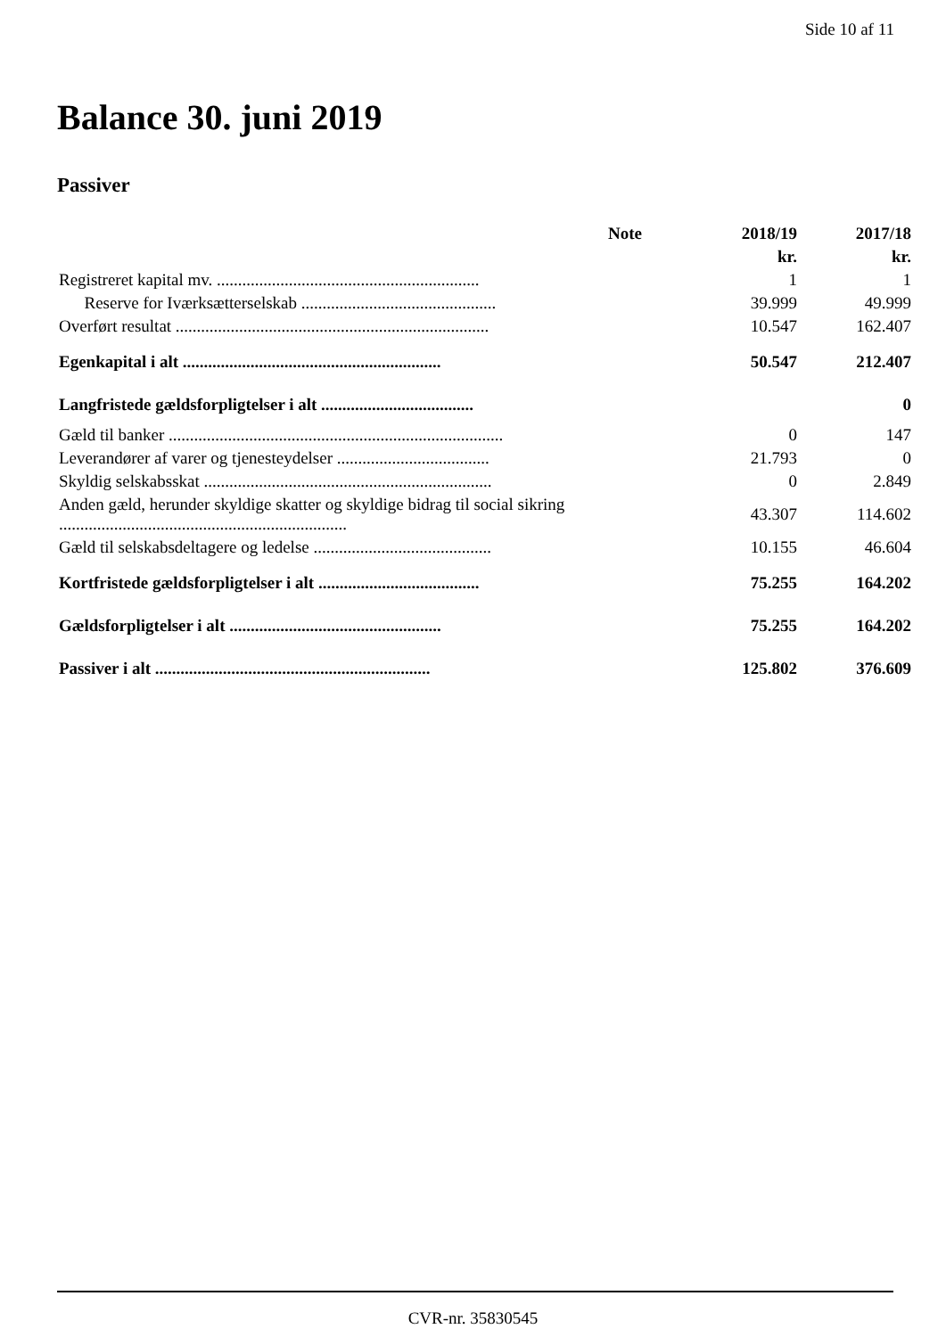Side 10 af 11
Balance 30. juni 2019
Passiver
| | Note | 2018/19 | 2017/18 |
| --- | --- | --- | --- |
| | | kr. | kr. |
| Registreret kapital mv. .............................................................. | | 1 | 1 |
| Reserve for Iværksætterselskab .............................................. | | 39.999 | 49.999 |
| Overført resultat .......................................................................... | | 10.547 | 162.407 |
| Egenkapital i alt ............................................................. | | 50.547 | 212.407 |
| Langfristede gældsforpligtelser i alt .................................... | | | 0 |
| Gæld til banker ............................................................................... | | 0 | 147 |
| Leverandører af varer og tjenesteydelser .................................... | | 21.793 | 0 |
| Skyldig selskabsskat .................................................................... | | 0 | 2.849 |
| Anden gæld, herunder skyldige skatter og skyldige bidrag til social sikring .................................................................... | | 43.307 | 114.602 |
| Gæld til selskabsdeltagere og ledelse .......................................... | | 10.155 | 46.604 |
| Kortfristede gældsforpligtelser i alt ...................................... | | 75.255 | 164.202 |
| Gældsforpligtelser i alt .................................................. | | 75.255 | 164.202 |
| Passiver i alt ................................................................. | | 125.802 | 376.609 |
CVR-nr. 35830545